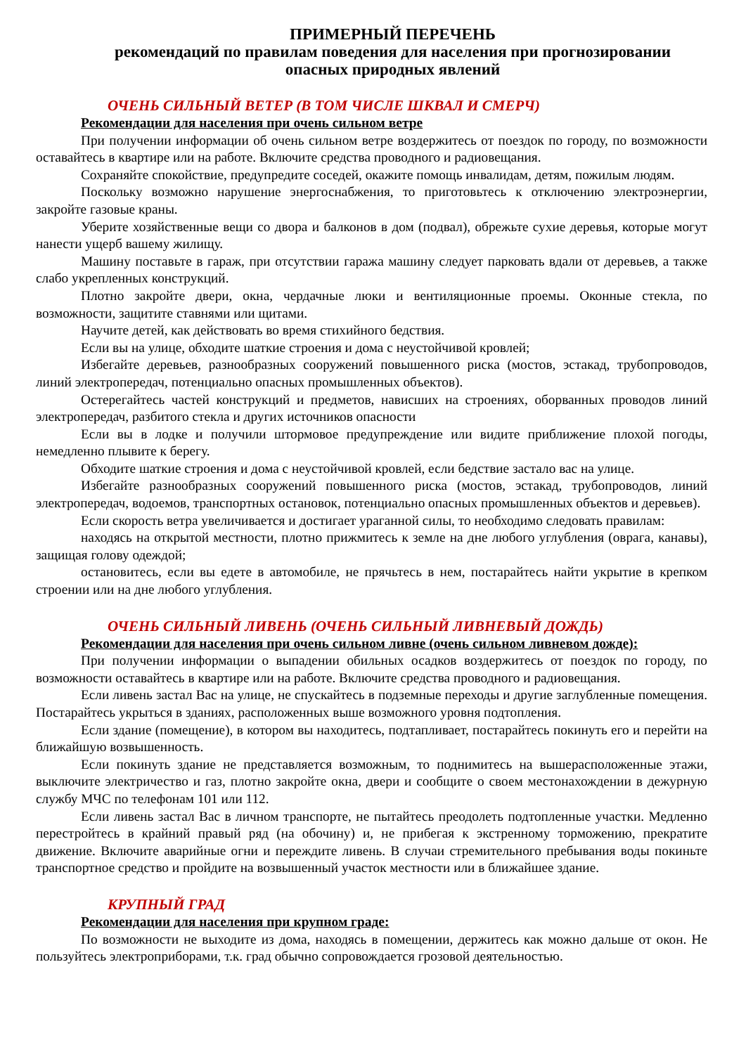ПРИМЕРНЫЙ ПЕРЕЧЕНЬ
рекомендаций по правилам поведения для населения при прогнозировании
опасных природных явлений
ОЧЕНЬ СИЛЬНЫЙ ВЕТЕР (В ТОМ ЧИСЛЕ ШКВАЛ И СМЕРЧ)
Рекомендации для населения при очень сильном ветре
При получении информации об очень сильном ветре воздержитесь от поездок по городу, по возможности оставайтесь в квартире или на работе. Включите средства проводного и радиовещания.
Сохраняйте спокойствие, предупредите соседей, окажите помощь инвалидам, детям, пожилым людям.
Поскольку возможно нарушение энергоснабжения, то приготовьтесь к отключению электроэнергии, закройте газовые краны.
Уберите хозяйственные вещи со двора и балконов в дом (подвал), обрежьте сухие деревья, которые могут нанести ущерб вашему жилищу.
Машину поставьте в гараж, при отсутствии гаража машину следует парковать вдали от деревьев, а также слабо укрепленных конструкций.
Плотно закройте двери, окна, чердачные люки и вентиляционные проемы. Оконные стекла, по возможности, защитите ставнями или щитами.
Научите детей, как действовать во время стихийного бедствия.
Если вы на улице, обходите шаткие строения и дома с неустойчивой кровлей;
Избегайте деревьев, разнообразных сооружений повышенного риска (мостов, эстакад, трубопроводов, линий электропередач, потенциально опасных промышленных объектов).
Остерегайтесь частей конструкций и предметов, нависших на строениях, оборванных проводов линий электропередач, разбитого стекла и других источников опасности
Если вы в лодке и получили штормовое предупреждение или видите приближение плохой погоды, немедленно плывите к берегу.
Обходите шаткие строения и дома с неустойчивой кровлей, если бедствие застало вас на улице.
Избегайте разнообразных сооружений повышенного риска (мостов, эстакад, трубопроводов, линий электропередач, водоемов, транспортных остановок, потенциально опасных промышленных объектов и деревьев).
Если скорость ветра увеличивается и достигает ураганной силы, то необходимо следовать правилам:
находясь на открытой местности, плотно прижмитесь к земле на дне любого углубления (оврага, канавы), защищая голову одеждой;
остановитесь, если вы едете в автомобиле, не прячьтесь в нем, постарайтесь найти укрытие в крепком строении или на дне любого углубления.
ОЧЕНЬ СИЛЬНЫЙ ЛИВЕНЬ (ОЧЕНЬ СИЛЬНЫЙ ЛИВНЕВЫЙ ДОЖДЬ)
Рекомендации для населения при очень сильном ливне (очень сильном ливневом дожде):
При получении информации о выпадении обильных осадков воздержитесь от поездок по городу, по возможности оставайтесь в квартире или на работе. Включите средства проводного и радиовещания.
Если ливень застал Вас на улице, не спускайтесь в подземные переходы и другие заглубленные помещения. Постарайтесь укрыться в зданиях, расположенных выше возможного уровня подтопления.
Если здание (помещение), в котором вы находитесь, подтапливает, постарайтесь покинуть его и перейти на ближайшую возвышенность.
Если покинуть здание не представляется возможным, то поднимитесь на вышерасположенные этажи, выключите электричество и газ, плотно закройте окна, двери и сообщите о своем местонахождении в дежурную службу МЧС по телефонам 101 или 112.
Если ливень застал Вас в личном транспорте, не пытайтесь преодолеть подтопленные участки. Медленно перестройтесь в крайний правый ряд (на обочину) и, не прибегая к экстренному торможению, прекратите движение. Включите аварийные огни и переждите ливень. В случаи стремительного пребывания воды покиньте транспортное средство и пройдите на возвышенный участок местности или в ближайшее здание.
КРУПНЫЙ ГРАД
Рекомендации для населения при крупном граде:
По возможности не выходите из дома, находясь в помещении, держитесь как можно дальше от окон. Не пользуйтесь электроприборами, т.к. град обычно сопровождается грозовой деятельностью.